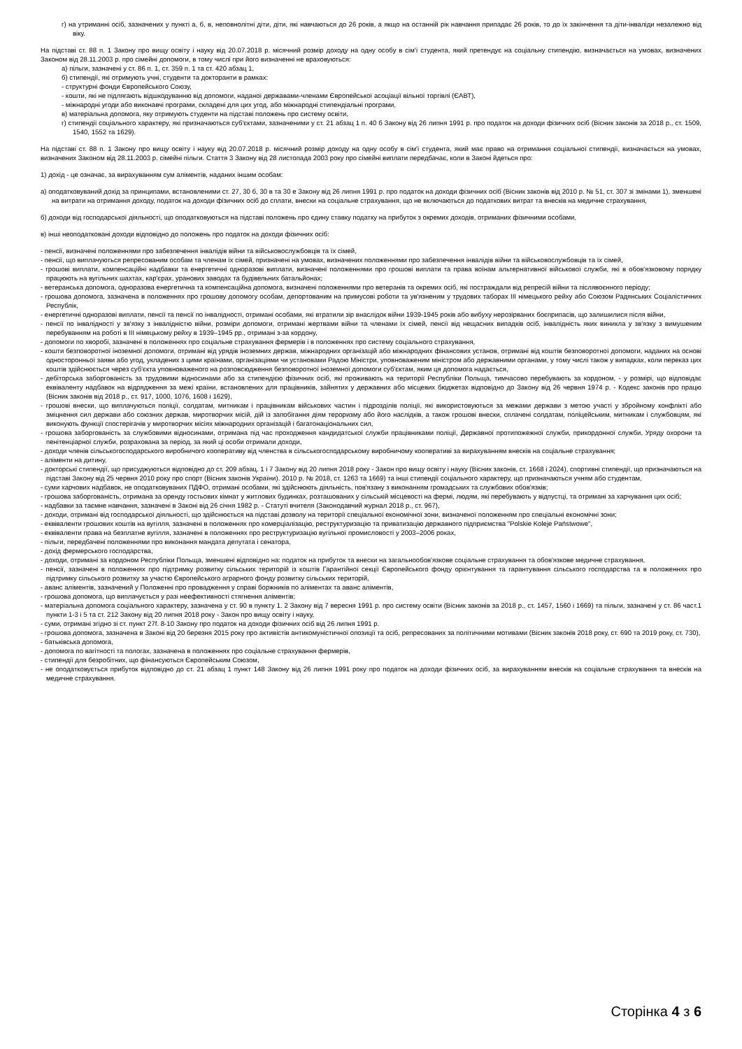г) на утриманні осіб, зазначених у пункті а, б, в, неповнолітні діти, діти, які навчаються до 26 років, а якщо на останній рік навчання припадає 26 років, то до їх закінчення та діти-інваліди незалежно від віку.
На підставі ст. 88 п. 1 Закону про вищу освіту і науку від 20.07.2018 р. місячний розмір доходу на одну особу в сім'ї студента, який претендує на соціальну стипендію, визначається на умовах, визначених Законом від 28.11.2003 р. про сімейні допомоги, в тому числі при його визначенні не враховуються:
а) пільги, зазначені у ст. 86 п. 1, ст. 359 п. 1 та ст. 420 абзац 1,
б) стипендії, які отримують учні, студенти та докторанти в рамках:
- структурні фонди Європейського Союзу,
- кошти, які не підлягають відшкодуванню від допомоги, наданої державами-членами Європейської асоціації вільної торгівлі (ЄАВТ),
- міжнародні угоди або виконавчі програми, складені для цих угод, або міжнародні стипендіальні програми,
в) матеріальна допомога, яку отримують студенти на підставі положень про систему освіти,
г) стипендії соціального характеру, які призначаються суб'єктами, зазначеними у ст. 21 абзац 1 п. 40 б Закону від 26 липня 1991 р. про податок на доходи фізичних осіб (Вісник законів за 2018 р., ст. 1509, 1540, 1552 та 1629).
На підставі ст. 88 п. 1 Закону про вищу освіту і науку від 20.07.2018 р. місячний розмір доходу на одну особу в сім'ї студента, який має право на отримання соціальної стипендії, визначається на умовах, визначених Законом від 28.11.2003 р. сімейні пільги. Стаття 3 Закону від 28 листопада 2003 року про сімейні виплати передбачає, коли в Законі йдеться про:
1) дохід - це означає, за вирахуванням сум аліментів, наданих іншим особам:
а) оподатковуваний дохід за принципами, встановленими ст. 27, 30 б, 30 в та 30 е Закону від 26 липня 1991 р. про податок на доходи фізичних осіб (Вісник законів від 2010 р. № 51, ст. 307 зі змінами 1), зменшені на витрати на отримання доходу, податок на доходи фізичних осіб до сплати, внески на соціальне страхування, що не включаються до податкових витрат та внесків на медичне страхування,
б) доходи від господарської діяльності, що оподатковуються на підставі положень про єдину ставку податку на прибуток з окремих доходів, отриманих фізичними особами,
в) інші неоподатковані доходи відповідно до положень про податок на доходи фізичних осіб:
- пенсії, визначені положеннями про забезпечення інвалідів війни та військовослужбовців та їх сімей,
- пенсії, що виплачуються репресованим особам та членам їх сімей, призначені на умовах, визначених положеннями про забезпечення інвалідів війни та військовослужбовців та їх сімей,
- грошові виплати, компенсаційні надбавки та енергетичні одноразові виплати, визначені положеннями про грошові виплати та права воїнам альтернативної військової служби, які в обов'язковому порядку працюють на вугільних шахтах, кар'єрах, уранових заводах та будівельних батальйонах;
- ветеранська допомога, одноразова енергетична та компенсаційна допомога, визначені положеннями про ветеранів та окремих осіб, які постраждали від репресій війни та післявоєнного періоду;
- грошова допомога, зазначена в положеннях про грошову допомогу особам, депортованим на примусові роботи та ув'язненим у трудових таборах III німецького рейху або Союзом Радянських Соціалістичних Республік,
- енергетичні одноразові виплати, пенсії та пенсії по інвалідності, отримані особами, які втратили зір внаслідок війни 1939-1945 років або вибуху нерозірваних боєприпасів, що залишилися після війни,
- пенсії по інвалідності у зв'язку з інвалідністю війни, розміри допомоги, отримані жертвами війни та членами їх сімей, пенсії від нещасних випадків осіб, інвалідність яких виникла у зв'язку з вимушеним перебуванням на роботі в III німецькому рейху в 1939–1945 рр., отримані з-за кордону,
- допомоги по хворобі, зазначені в положеннях про соціальне страхування фермерів і в положеннях про систему соціального страхування,
- кошти безповоротної іноземної допомоги, отримані від урядів іноземних держав, міжнародних організацій або міжнародних фінансових установ, отримані від коштів безповоротної допомоги, наданих на основі односторонньої заяви або угод, укладених з цими країнами, організаціями чи установами Радою Міністри, уповноваженим міністром або державними органами, у тому числі також у випадках, коли переказ цих коштів здійснюється через суб'єкта уповноваженого на розповсюдження безповоротної іноземної допомоги суб'єктам, яким ця допомога надається,
- дебіторська заборгованість за трудовими відносинами або за стипендією фізичних осіб, які проживають на території Республіки Польща, тимчасово перебувають за кордоном, - у розмірі, що відповідає еквіваленту надбавок на відрядження за межі країни, встановлених для працівників, зайнятих у державних або місцевих бюджетах відповідно до Закону від 26 червня 1974 р. - Кодекс законів про працю (Вісник законів від 2018 р., ст. 917, 1000, 1076, 1608 і 1629),
- грошові внески, що виплачуються поліції, солдатам, митникам і працівникам військових частин і підрозділів поліції, які використовуються за межами держави з метою участі у збройному конфлікті або зміцнення сил держави або союзних держав, миротворчих місій, дій із запобігання діям тероризму або його наслідків, а також грошові внески, сплачені солдатам, поліцейським, митникам і службовцям, які виконують функції спостерігачів у миротворчих місіях міжнародних організацій і багатонаціональних сил,
- грошова заборгованість за службовими відносинами, отримана під час проходження кандидатської служби працівниками поліції, Державної протипожежної служби, прикордонної служби, Уряду охорони та пенітенціарної служби, розрахована за період, за який ці особи отримали доходи,
- доходи членів сільськогосподарського виробничого кооперативу від членства в сільськогосподарському виробничому кооперативі за вирахуванням внесків на соціальне страхування;
- аліменти на дитину,
- докторські стипендії, що присуджуються відповідно до ст. 209 абзац. 1 і 7 Закону від 20 липня 2018 року - Закон про вищу освіту і науку (Вісник законів, ст. 1668 і 2024), спортивні стипендії, що призначаються на підставі Закону від 25 червня 2010 року про спорт (Вісник законів України). 2010 р. № 2018, ст. 1263 та 1669) та інші стипендії соціального характеру, що призначаються учням або студентам,
- суми харчових надбавок, не оподатковуваних ПДФО, отримані особами, які здійснюють діяльність, пов'язану з виконанням громадських та службових обов'язків;
- грошова заборгованість, отримана за оренду гостьових кімнат у житлових будинках, розташованих у сільській місцевості на фермі, людям, які перебувають у відпустці, та отримані за харчування цих осіб;
- надбавки за таємне навчання, зазначені в Законі від 26 січня 1982 р. - Статуті вчителя (Законодавчий журнал 2018 р., ст. 967),
- доходи, отримані від господарської діяльності, що здійснюється на підставі дозволу на території спеціальної економічної зони, визначеної положенням про спеціальні економічні зони;
- еквіваленти грошових коштів на вугілля, зазначені в положеннях про комерціалізацію, реструктуризацію та приватизацію державного підприємства "Polskie Koleje Państwowe",
- еквіваленти права на безплатне вугілля, зазначені в положеннях про реструктуризацію вугільної промисловості у 2003–2006 роках,
- пільги, передбачені положеннями про виконання мандата депутата і сенатора,
- дохід фермерського господарства,
- доходи, отримані за кордоном Республіки Польща, зменшені відповідно на: податок на прибуток та внески на загальнообов'язкове соціальне страхування та обов'язкове медичне страхування,
- пенсії, зазначені в положеннях про підтримку розвитку сільських територій із коштів Гарантійної секції Європейського фонду орієнтування та гарантування сільського господарства та в положеннях про підтримку сільського розвитку за участю Європейського аграрного фонду розвитку сільських територій,
- аванс аліментів, зазначений у Положенні про провадження у справі боржників по аліментах та аванс аліментів,
- грошова допомога, що виплачується у разі неефективності стягнення аліментів;
- матеріальна допомога соціального характеру, зазначена у ст. 90 в пункту 1. 2 Закону від 7 вересня 1991 р. про систему освіти (Вісник законів за 2018 р., ст. 1457, 1560 і 1669) та пільги, зазначені у ст. 86 част.1 пункти 1-3 і 5 та ст. 212 Закону від 20 липня 2018 року - Закон про вищу освіту і науку,
- суми, отримані згідно зі ст. пункт 27f. 8-10 Закону про податок на доходи фізичних осіб від 26 липня 1991 р.
- грошова допомога, зазначена в Законі від 20 березня 2015 року про активістів антикомуністичної опозиції та осіб, репресованих за політичними мотивами (Вісник законів 2018 року, ст. 690 та 2019 року, ст. 730),
- батьківська допомога,
- допомога по вагітності та пологах, зазначена в положеннях про соціальне страхування фермерів,
- стипендії для безробітних, що фінансуються Європейським Союзом,
- не оподатковується прибуток відповідно до ст. 21 абзац 1 пункт 148 Закону від 26 липня 1991 року про податок на доходи фізичних осіб, за вирахуванням внесків на соціальне страхування та внесків на медичне страхування.
Сторінка 4 з 6